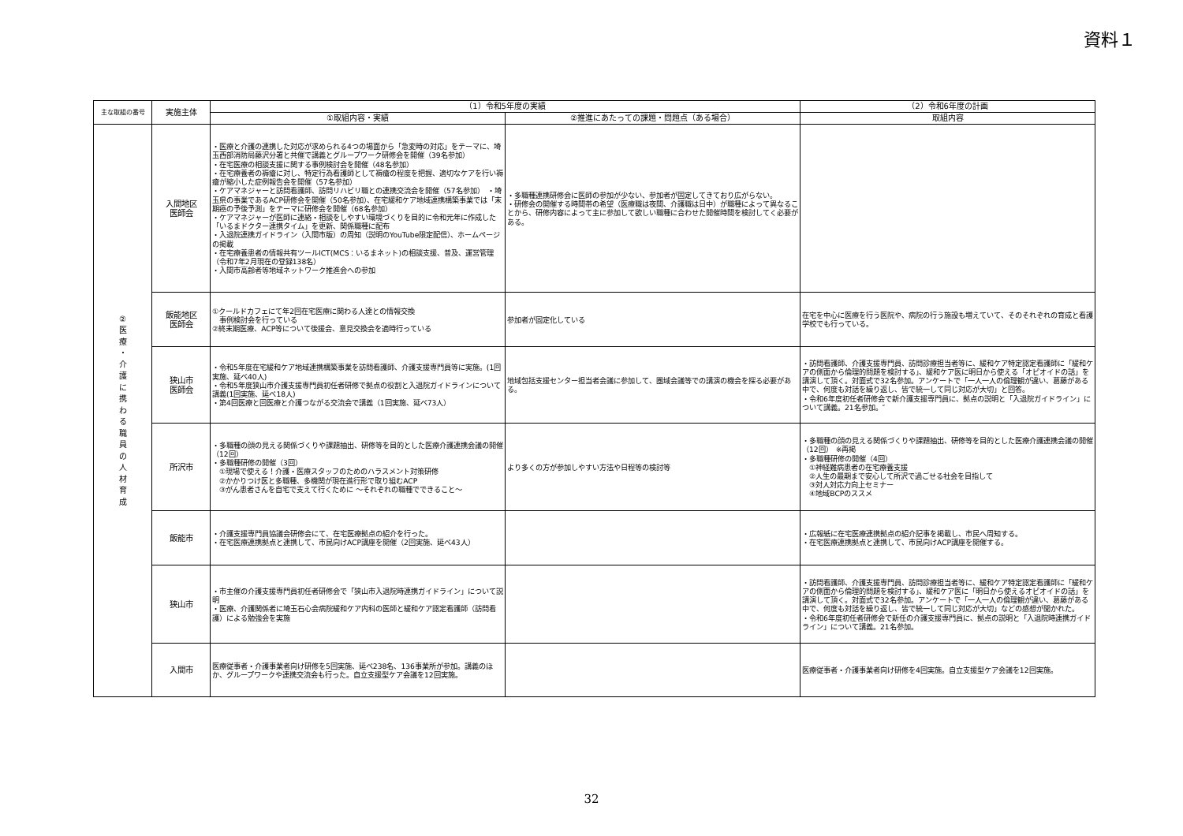資料１
| 主な取組の番号 | 実施主体 | （1）令和5年度の実績 | | （2）令和6年度の計画 |
| --- | --- | --- | --- | --- |
| | | ①取組内容・実績 | ②推進にあたっての課題・問題点（ある場合） | 取組内容 |
| ② 医 療 ・ 介 護 に 携 わ る 職 員 の 人 材 育 成 | 入間地区 医師会 | ・医療と介護の連携した対応が求められる4つの場面から「急変時の対応」をテーマに、埼玉西部消防局藤沢分署と共催で講義とグループワーク研修会を開催（39名参加） ・在宅医療の相談支援に関する事例検討会を開催（48名参加） ・在宅療養者の褥瘡に対し、特定行為看護師として褥瘡の程度を把握、適切なケアを行い褥瘡が縮小した症例報告会を開催（57名参加） ・ケアマネジャーと訪問看護師、訪問リハビリ職との連携交流会を開催（57名参加） ・埼玉県の事業であるACP研修会を開催（50名参加）、在宅緩和ケア地域連携構築事業では「末期癌の予後予測」をテーマに研修会を開催（68名参加） ・ケアマネジャーが医師に連絡・相談をしやすい環境づくりを目的に令和元年に作成した「いるまドクター連携タイム」を更新、関係職種に配布 ・入退院連携ガイドライン（入間市版）の周知（説明のYouTube限定配信）、ホームページの掲載 ・在宅療養患者の情報共有ツールICT(MCS：いるまネット)の相談支援、普及、運営管理（令和7年2月現在の登録138名） ・入間市高齢者等地域ネットワーク推進会への参加 | ・多職種連携研修会に医師の参加が少ない、参加者が固定してきており広がらない。 ・研修会の開催する時間帯の希望（医療職は夜間、介護職は日中）が職種によって異なることから、研修内容によって主に参加して欲しい職種に合わせた開催時間を検討してく必要がある。 | |
| | 飯能地区 医師会 | ①クールドカフェにて年2回在宅医療に関わる人達との情報交換 事例検討会を行っている ②終末期医療、ACP等について後援会、意見交換会を適時行っている | 参加者が固定化している | 在宅を中心に医療を行う医院や、病院の行う施設も増えていて、そのそれぞれの育成と看護学校でも行っている。 |
| | 狭山市 医師会 | ・令和5年度在宅緩和ケア地域連携構築事業を訪問看護師、介護支援専門員等に実施。(1回実施、延べ40人) ・令和5年度狭山市介護支援専門員初任者研修で拠点の役割と入退院ガイドラインについて講義(1回実施、延べ18人) ・第4回医療と回医療と介護つながる交流会で講義（1回実施、延べ73人） | 地域包括支援センター担当者会議に参加して、圏域会議等での講演の機会を探る必要がある。 | ・訪問看護師、介護支援専門員、訪問診療担当者等に、緩和ケア特定認定看護師に「緩和ケアの側面から倫理的問題を検討する」、緩和ケア医に明日から使える「オピオイドの話」を講演して頂く。対面式で32名参加。アンケートで「一人一人の倫理観が違い、葛藤がある中で、何度も対話を繰り返し、皆で統一して同じ対応が大切」と回答。 ・令和6年度初任者研修会で新介護支援専門員に、拠点の説明と「入退院ガイドライン」について講義。21名参加。″ |
| | 所沢市 | ・多職種の顔の見える関係づくりや課題抽出、研修等を目的とした医療介護連携会議の開催（12回） ・多職種研修の開催（3回） ①現場で使える！介護・医療スタッフのためのハラスメント対策研修 ②かかりつけ医と多職種、多機関が現在進行形で取り組むACP ③がん患者さんを自宅で支えて行くために ～それぞれの職種でできること～ | より多くの方が参加しやすい方法や日程等の検討等 | ・多職種の顔の見える関係づくりや課題抽出、研修等を目的とした医療介護連携会議の開催（12回） ※再掲 ・多職種研修の開催（4回） ①神経難病患者の在宅療養支援 ②人生の最期まで安心して所沢で過ごせる社会を目指して ③対人対応力向上セミナー ④地域BCPのススメ |
| | 飯能市 | ・介護支援専門員協議会研修会にて、在宅医療拠点の紹介を行った。 ・在宅医療連携拠点と連携して、市民向けACP講座を開催（2回実施、延べ43人） | | ・広報紙に在宅医療連携拠点の紹介記事を掲載し、市民へ周知する。 ・在宅医療連携拠点と連携して、市民向けACP講座を開催する。 |
| | 狭山市 | ・市主催の介護支援専門員初任者研修会で「狭山市入退院時連携ガイドライン」について説明 ・医療、介護関係者に埼玉石心会病院緩和ケア内科の医師と緩和ケア認定看護師（訪問看護）による勉強会を実施 | | ・訪問看護師、介護支援専門員、訪問診療担当者等に、緩和ケア特定認定看護師に「緩和ケアの側面から倫理的問題を検討する」、緩和ケア医に「明日から使えるオピオイドの話」を講演して頂く。対面式で32名参加。アンケートで「一人一人の倫理観が違い、葛藤がある中で、何度も対話を繰り返し、皆で統一して同じ対応が大切」などの感想が聞かれた。 ・令和6年度初任者研修会で新任の介護支援専門員に、拠点の説明と「入退院時連携ガイドライン」について講義。21名参加。 |
| | 入間市 | 医療従事者・介護事業者向け研修を5回実施、延べ238名、136事業所が参加。講義のほか、グループワークや連携交流会も行った。自立支援型ケア会議を12回実施。 | | 医療従事者・介護事業者向け研修を4回実施。自立支援型ケア会議を12回実施。 |
32